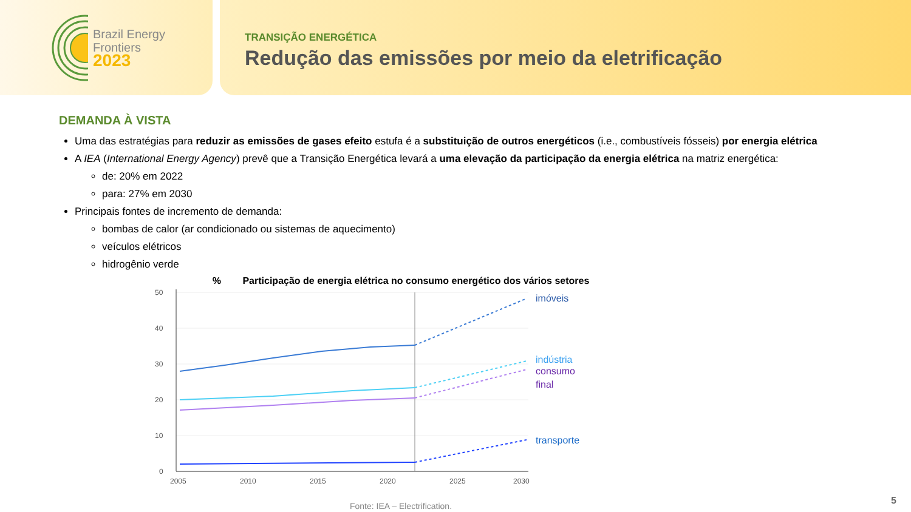Brazil Energy
Frontiers
2023
TRANSIÇÃO ENERGÉTICA
Redução das emissões por meio da eletrificação
DEMANDA À VISTA
Uma das estratégias para reduzir as emissões de gases efeito estufa é a substituição de outros energéticos (i.e., combustíveis fósseis) por energia elétrica
A IEA (International Energy Agency) prevê que a Transição Energética levará a uma elevação da participação da energia elétrica na matriz energética:
de: 20% em 2022
para: 27% em 2030
Principais fontes de incremento de demanda:
bombas de calor (ar condicionado ou sistemas de aquecimento)
veículos elétricos
hidrogênio verde
% Participação de energia elétrica no consumo energético dos vários setores
50
40
30
20
10
0
2005
2010
2015
2020
2025
2030
imóveis
indústria
consumo
final
transporte
Fonte: IEA – Electrification.
5